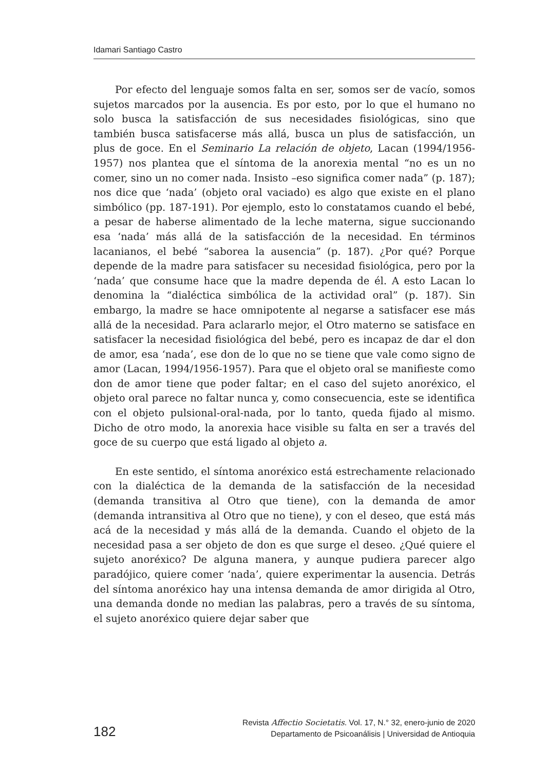Idamari Santiago Castro
Por efecto del lenguaje somos falta en ser, somos ser de vacío, somos sujetos marcados por la ausencia. Es por esto, por lo que el humano no solo busca la satisfacción de sus necesidades fisiológicas, sino que también busca satisfacerse más allá, busca un plus de satisfacción, un plus de goce. En el Seminario La relación de objeto, Lacan (1994/1956-1957) nos plantea que el síntoma de la anorexia mental “no es un no comer, sino un no comer nada. Insisto –eso significa comer nada” (p. 187); nos dice que ‘nada’ (objeto oral vaciado) es algo que existe en el plano simbólico (pp. 187-191). Por ejemplo, esto lo constatamos cuando el bebé, a pesar de haberse alimentado de la leche materna, sigue succionando esa ‘nada’ más allá de la satisfacción de la necesidad. En términos lacanianos, el bebé “saborea la ausencia” (p. 187). ¿Por qué? Porque depende de la madre para satisfacer su necesidad fisiológica, pero por la ‘nada’ que consume hace que la madre dependa de él. A esto Lacan lo denomina la “dialéctica simbólica de la actividad oral” (p. 187). Sin embargo, la madre se hace omnipotente al negarse a satisfacer ese más allá de la necesidad. Para aclararlo mejor, el Otro materno se satisface en satisfacer la necesidad fisiológica del bebé, pero es incapaz de dar el don de amor, esa ‘nada’, ese don de lo que no se tiene que vale como signo de amor (Lacan, 1994/1956-1957). Para que el objeto oral se manifieste como don de amor tiene que poder faltar; en el caso del sujeto anoréxico, el objeto oral parece no faltar nunca y, como consecuencia, este se identifica con el objeto pulsional-oral-nada, por lo tanto, queda fijado al mismo. Dicho de otro modo, la anorexia hace visible su falta en ser a través del goce de su cuerpo que está ligado al objeto a.
En este sentido, el síntoma anoréxico está estrechamente relacionado con la dialéctica de la demanda de la satisfacción de la necesidad (demanda transitiva al Otro que tiene), con la demanda de amor (demanda intransitiva al Otro que no tiene), y con el deseo, que está más acá de la necesidad y más allá de la demanda. Cuando el objeto de la necesidad pasa a ser objeto de don es que surge el deseo. ¿Qué quiere el sujeto anoréxico? De alguna manera, y aunque pudiera parecer algo paradójico, quiere comer ‘nada’, quiere experimentar la ausencia. Detrás del síntoma anoréxico hay una intensa demanda de amor dirigida al Otro, una demanda donde no median las palabras, pero a través de su síntoma, el sujeto anoréxico quiere dejar saber que
182
Revista Affectio Societatis. Vol. 17, N.° 32, enero-junio de 2020
Departamento de Psicoanálisis | Universidad de Antioquia